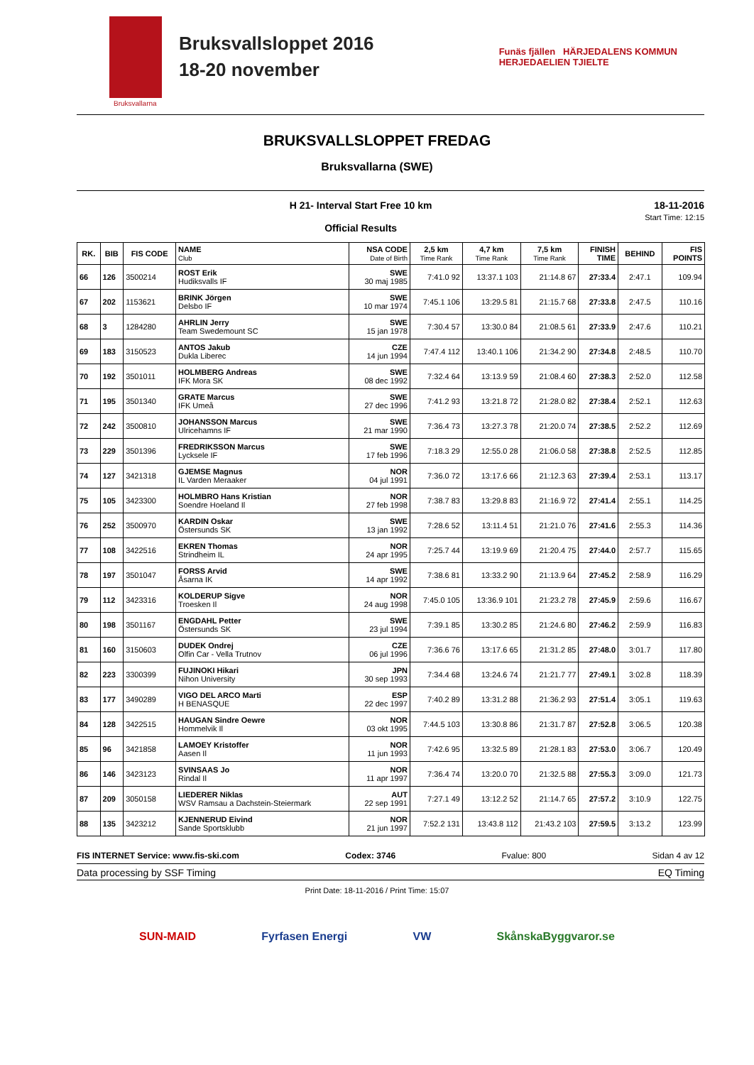Bruksvallsloppet 2016
18-20 november
Funäs fjällen HÄRJEDALENS KOMMUN
HERJEDAELIEN TJIELTE
Bruksvallarna
BRUKSVALLSLOPPET FREDAG
Bruksvallarna (SWE)
H 21- Interval Start Free 10 km
Official Results
18-11-2016
Start Time: 12:15
| RK. | BIB | FIS CODE | NAME Club | NSA CODE Date of Birth | 2,5 km Time Rank | 4,7 km Time Rank | 7,5 km Time Rank | FINISH TIME | BEHIND | FIS POINTS |
| --- | --- | --- | --- | --- | --- | --- | --- | --- | --- | --- |
| 66 | 126 | 3500214 | ROST Erik Hudiksvalls IF | SWE 30 maj 1985 | 7:41.0 92 | 13:37.1 103 | 21:14.8 67 | 27:33.4 | 2:47.1 | 109.94 |
| 67 | 202 | 1153621 | BRINK Jörgen Delsbo IF | SWE 10 mar 1974 | 7:45.1 106 | 13:29.5 81 | 21:15.7 68 | 27:33.8 | 2:47.5 | 110.16 |
| 68 | 3 | 1284280 | AHRLIN Jerry Team Swedemount SC | SWE 15 jan 1978 | 7:30.4 57 | 13:30.0 84 | 21:08.5 61 | 27:33.9 | 2:47.6 | 110.21 |
| 69 | 183 | 3150523 | ANTOS Jakub Dukla Liberec | CZE 14 jun 1994 | 7:47.4 112 | 13:40.1 106 | 21:34.2 90 | 27:34.8 | 2:48.5 | 110.70 |
| 70 | 192 | 3501011 | HOLMBERG Andreas IFK Mora SK | SWE 08 dec 1992 | 7:32.4 64 | 13:13.9 59 | 21:08.4 60 | 27:38.3 | 2:52.0 | 112.58 |
| 71 | 195 | 3501340 | GRATE Marcus IFK Umeå | SWE 27 dec 1996 | 7:41.2 93 | 13:21.8 72 | 21:28.0 82 | 27:38.4 | 2:52.1 | 112.63 |
| 72 | 242 | 3500810 | JOHANSSON Marcus Ulricehamns IF | SWE 21 mar 1990 | 7:36.4 73 | 13:27.3 78 | 21:20.0 74 | 27:38.5 | 2:52.2 | 112.69 |
| 73 | 229 | 3501396 | FREDRIKSSON Marcus Lycksele IF | SWE 17 feb 1996 | 7:18.3 29 | 12:55.0 28 | 21:06.0 58 | 27:38.8 | 2:52.5 | 112.85 |
| 74 | 127 | 3421318 | GJEMSE Magnus IL Varden Meraaker | NOR 04 jul 1991 | 7:36.0 72 | 13:17.6 66 | 21:12.3 63 | 27:39.4 | 2:53.1 | 113.17 |
| 75 | 105 | 3423300 | HOLMBRO Hans Kristian Soendre Hoeland Il | NOR 27 feb 1998 | 7:38.7 83 | 13:29.8 83 | 21:16.9 72 | 27:41.4 | 2:55.1 | 114.25 |
| 76 | 252 | 3500970 | KARDIN Oskar Östersunds SK | SWE 13 jan 1992 | 7:28.6 52 | 13:11.4 51 | 21:21.0 76 | 27:41.6 | 2:55.3 | 114.36 |
| 77 | 108 | 3422516 | EKREN Thomas Strindheim IL | NOR 24 apr 1995 | 7:25.7 44 | 13:19.9 69 | 21:20.4 75 | 27:44.0 | 2:57.7 | 115.65 |
| 78 | 197 | 3501047 | FORSS Arvid Åsarna IK | SWE 14 apr 1992 | 7:38.6 81 | 13:33.2 90 | 21:13.9 64 | 27:45.2 | 2:58.9 | 116.29 |
| 79 | 112 | 3423316 | KOLDERUP Sigve Troesken Il | NOR 24 aug 1998 | 7:45.0 105 | 13:36.9 101 | 21:23.2 78 | 27:45.9 | 2:59.6 | 116.67 |
| 80 | 198 | 3501167 | ENGDAHL Petter Östersunds SK | SWE 23 jul 1994 | 7:39.1 85 | 13:30.2 85 | 21:24.6 80 | 27:46.2 | 2:59.9 | 116.83 |
| 81 | 160 | 3150603 | DUDEK Ondrej Olfin Car - Vella Trutnov | CZE 06 jul 1996 | 7:36.6 76 | 13:17.6 65 | 21:31.2 85 | 27:48.0 | 3:01.7 | 117.80 |
| 82 | 223 | 3300399 | FUJINOKI Hikari Nihon University | JPN 30 sep 1993 | 7:34.4 68 | 13:24.6 74 | 21:21.7 77 | 27:49.1 | 3:02.8 | 118.39 |
| 83 | 177 | 3490289 | VIGO DEL ARCO Marti H BENASQUE | ESP 22 dec 1997 | 7:40.2 89 | 13:31.2 88 | 21:36.2 93 | 27:51.4 | 3:05.1 | 119.63 |
| 84 | 128 | 3422515 | HAUGAN Sindre Oewre Hommelvik Il | NOR 03 okt 1995 | 7:44.5 103 | 13:30.8 86 | 21:31.7 87 | 27:52.8 | 3:06.5 | 120.38 |
| 85 | 96 | 3421858 | LAMOEY Kristoffer Aasen Il | NOR 11 jun 1993 | 7:42.6 95 | 13:32.5 89 | 21:28.1 83 | 27:53.0 | 3:06.7 | 120.49 |
| 86 | 146 | 3423123 | SVINSAAS Jo Rindal Il | NOR 11 apr 1997 | 7:36.4 74 | 13:20.0 70 | 21:32.5 88 | 27:55.3 | 3:09.0 | 121.73 |
| 87 | 209 | 3050158 | LIEDERER Niklas WSV Ramsau a Dachstein-Steiermark | AUT 22 sep 1991 | 7:27.1 49 | 13:12.2 52 | 21:14.7 65 | 27:57.2 | 3:10.9 | 122.75 |
| 88 | 135 | 3423212 | KJENNERUD Eivind Sande Sportsklubb | NOR 21 jun 1997 | 7:52.2 131 | 13:43.8 112 | 21:43.2 103 | 27:59.5 | 3:13.2 | 123.99 |
FIS INTERNET Service: www.fis-ski.com Codex: 3746 Fvalue: 800 Sidan 4 av 12
Data processing by SSF Timing EQ Timing
Print Date: 18-11-2016 / Print Time: 15:07
SUN-MAID Fyrfasen Energi VW SkånskaByggvaror.se